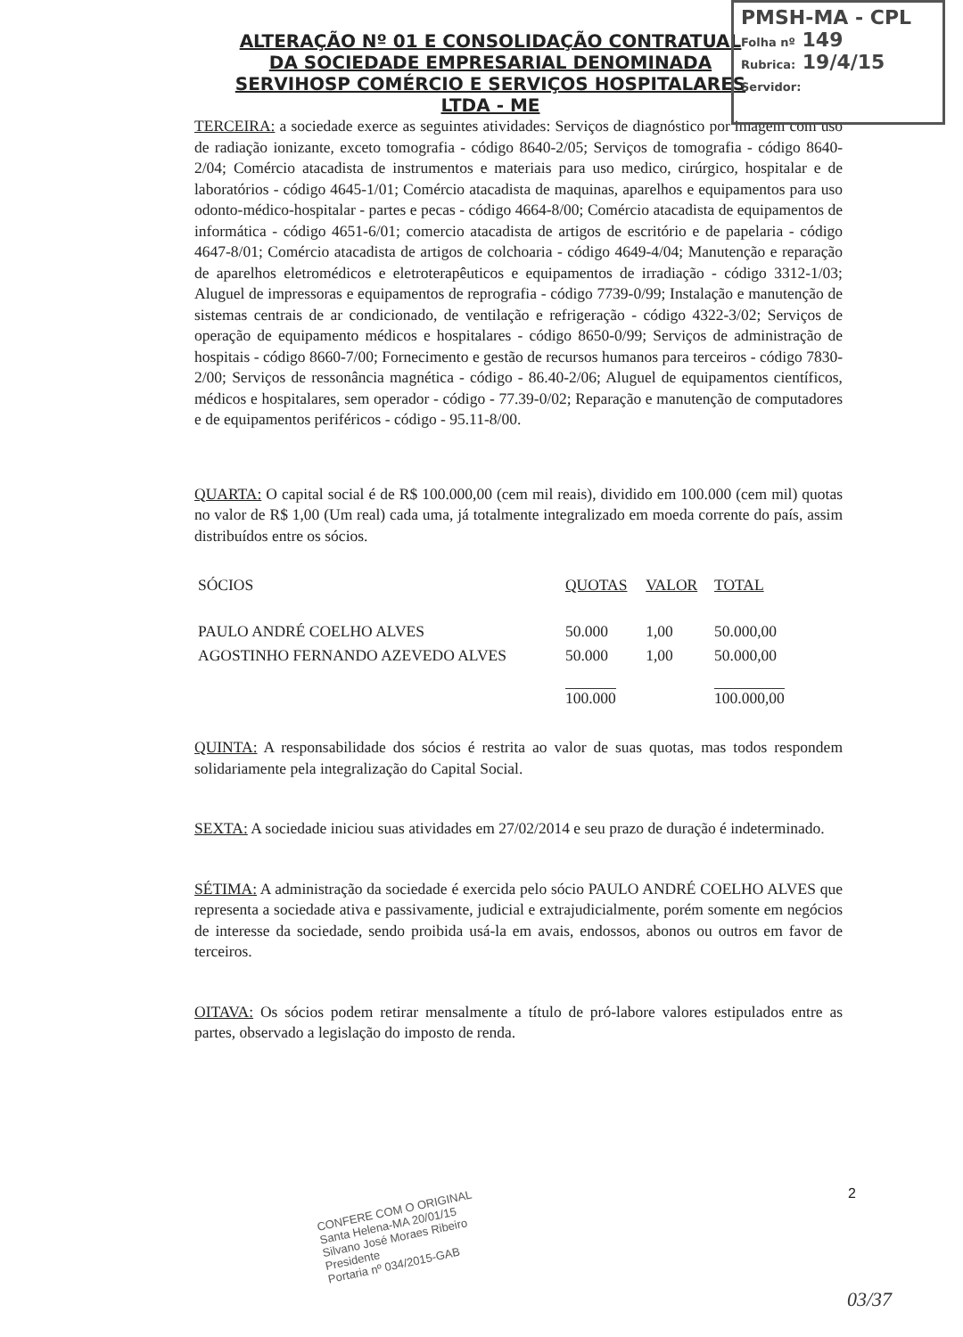PMSH-MA - CPL
Folha nº 149
Rubrica: 19/4/15
Servidor:
ALTERAÇÃO Nº 01 E CONSOLIDAÇÃO CONTRATUAL DA SOCIEDADE EMPRESARIAL DENOMINADA SERVIHOSP COMÉRCIO E SERVIÇOS HOSPITALARES LTDA - ME
TERCEIRA: a sociedade exerce as seguintes atividades: Serviços de diagnóstico por imagem com uso de radiação ionizante, exceto tomografia - código 8640-2/05; Serviços de tomografia - código 8640-2/04; Comércio atacadista de instrumentos e materiais para uso medico, cirúrgico, hospitalar e de laboratórios - código 4645-1/01; Comércio atacadista de maquinas, aparelhos e equipamentos para uso odonto-médico-hospitalar - partes e pecas - código 4664-8/00; Comércio atacadista de equipamentos de informática - código 4651-6/01; comercio atacadista de artigos de escritório e de papelaria - código 4647-8/01; Comércio atacadista de artigos de colchoaria - código 4649-4/04; Manutenção e reparação de aparelhos eletromédicos e eletroterapêuticos e equipamentos de irradiação - código 3312-1/03; Aluguel de impressoras e equipamentos de reprografia - código 7739-0/99; Instalação e manutenção de sistemas centrais de ar condicionado, de ventilação e refrigeração - código 4322-3/02; Serviços de operação de equipamento médicos e hospitalares - código 8650-0/99; Serviços de administração de hospitais - código 8660-7/00; Fornecimento e gestão de recursos humanos para terceiros - código 7830-2/00; Serviços de ressonância magnética - código - 86.40-2/06; Aluguel de equipamentos científicos, médicos e hospitalares, sem operador - código - 77.39-0/02; Reparação e manutenção de computadores e de equipamentos periféricos - código - 95.11-8/00.
QUARTA: O capital social é de R$ 100.000,00 (cem mil reais), dividido em 100.000 (cem mil) quotas no valor de R$ 1,00 (Um real) cada uma, já totalmente integralizado em moeda corrente do país, assim distribuídos entre os sócios.
| SÓCIOS | QUOTAS | VALOR | TOTAL |
| --- | --- | --- | --- |
| PAULO ANDRÉ COELHO ALVES | 50.000 | 1,00 | 50.000,00 |
| AGOSTINHO FERNANDO AZEVEDO ALVES | 50.000 | 1,00 | 50.000,00 |
| | 100.000 | | 100.000,00 |
QUINTA: A responsabilidade dos sócios é restrita ao valor de suas quotas, mas todos respondem solidariamente pela integralização do Capital Social.
SEXTA: A sociedade iniciou suas atividades em 27/02/2014 e seu prazo de duração é indeterminado.
SÉTIMA: A administração da sociedade é exercida pelo sócio PAULO ANDRÉ COELHO ALVES que representa a sociedade ativa e passivamente, judicial e extrajudicialmente, porém somente em negócios de interesse da sociedade, sendo proibida usá-la em avais, endossos, abonos ou outros em favor de terceiros.
OITAVA: Os sócios podem retirar mensalmente a título de pró-labore valores estipulados entre as partes, observado a legislação do imposto de renda.
CONFERE COM O ORIGINAL
Santa Helena-MA 20/01/15
Silvano José Moraes Ribeiro
Presidente
Portaria nº 034/2015-GAB
2
03/37